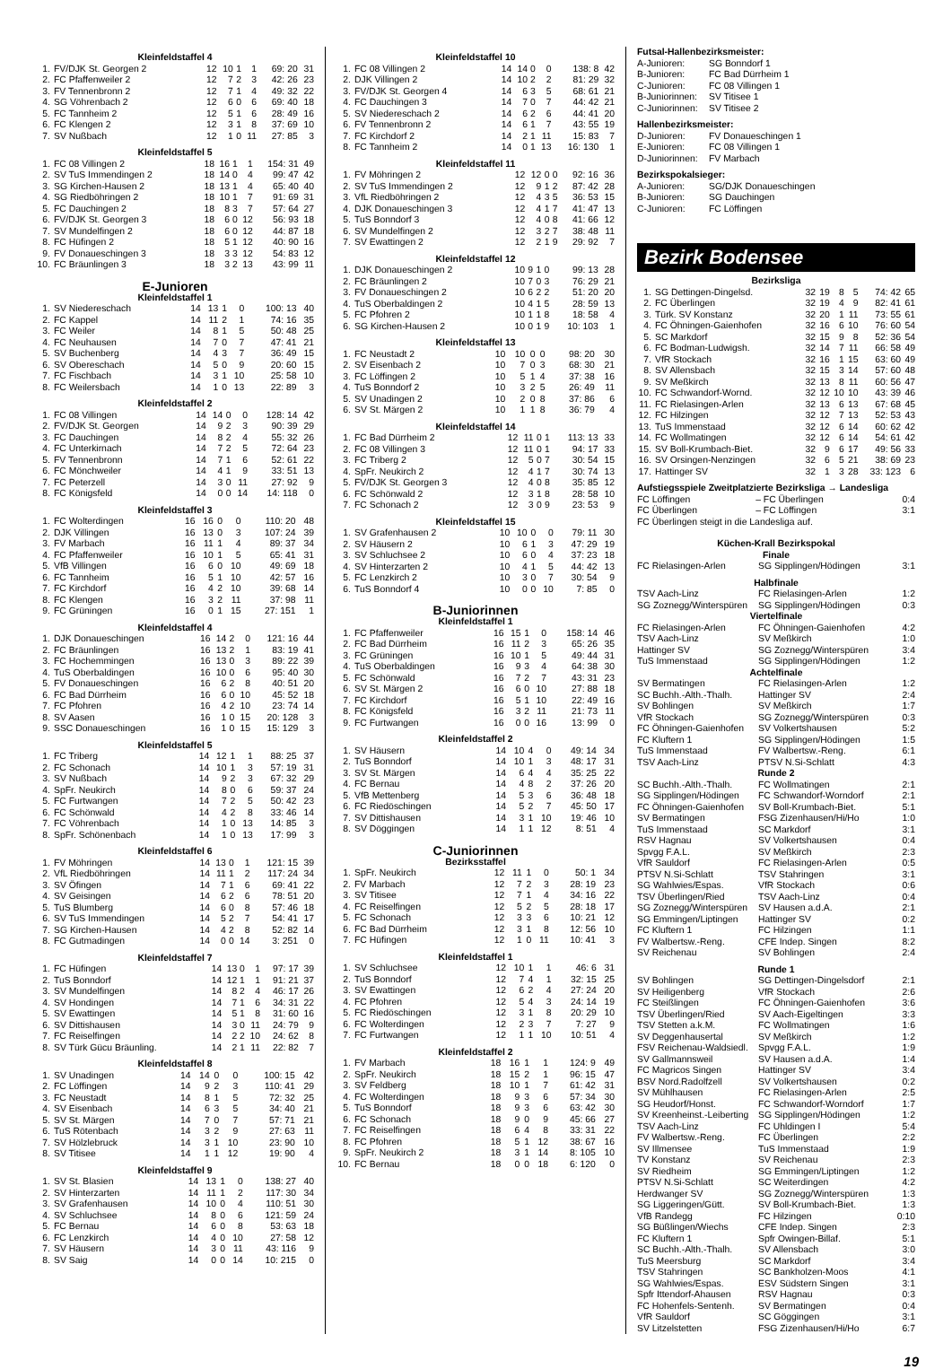Kleinfeldstaffel 4
| 1. | FV/DJK St. Georgen 2 | 12 | 10 | 1 | 1 | 69: 20 | 31 |
| 2. | FC Pfaffenweiler 2 | 12 | 7 | 2 | 3 | 42: 26 | 23 |
| 3. | FV Tennenbronn 2 | 12 | 7 | 1 | 4 | 49: 32 | 22 |
| 4. | SG Vöhrenbach 2 | 12 | 6 | 0 | 6 | 69: 40 | 18 |
| 5. | FC Tannheim 2 | 12 | 5 | 1 | 6 | 28: 49 | 16 |
| 6. | FC Klengen 2 | 12 | 3 | 1 | 8 | 37: 69 | 10 |
| 7. | SV Nußbach | 12 | 1 | 0 | 11 | 27: 85 | 3 |
Kleinfeldstaffel 5
| 1. | FC 08 Villingen 2 | 18 | 16 | 1 | 1 | 154: 31 | 49 |
| 2. | SV TuS Immendingen 2 | 18 | 14 | 0 | 4 | 99: 47 | 42 |
| 3. | SG Kirchen-Hausen 2 | 18 | 13 | 1 | 4 | 65: 40 | 40 |
| 4. | SG Riedböhringen 2 | 18 | 10 | 1 | 7 | 91: 69 | 31 |
| 5. | FC Dauchingen 2 | 18 | 8 | 3 | 7 | 57: 64 | 27 |
| 6. | FV/DJK St. Georgen 3 | 18 | 6 | 0 | 12 | 56: 93 | 18 |
| 7. | SV Mundelfingen 2 | 18 | 6 | 0 | 12 | 44: 87 | 18 |
| 8. | FC Hüfingen 2 | 18 | 5 | 1 | 12 | 40: 90 | 16 |
| 9. | FV Donaueschingen 3 | 18 | 3 | 3 | 12 | 54: 83 | 12 |
| 10. | FC Bräunlingen 3 | 18 | 3 | 2 | 13 | 43: 99 | 11 |
E-Junioren
Kleinfeldstaffel 1
| 1. | SV Niedereschach | 14 | 13 | 1 | 0 | 100: 13 | 40 |
| 2. | FC Kappel | 14 | 11 | 2 | 1 | 74: 16 | 35 |
| 3. | FC Weiler | 14 | 8 | 1 | 5 | 50: 48 | 25 |
| 4. | FC Neuhausen | 14 | 7 | 0 | 7 | 47: 41 | 21 |
| 5. | SV Buchenberg | 14 | 4 | 3 | 7 | 36: 49 | 15 |
| 6. | SV Obereschach | 14 | 5 | 0 | 9 | 20: 60 | 15 |
| 7. | FC Fischbach | 14 | 3 | 1 | 10 | 25: 58 | 10 |
| 8. | FC Weilersbach | 14 | 1 | 0 | 13 | 22: 89 | 3 |
Kleinfeldstaffel 2
| 1. | FC 08 Villingen | 14 | 14 | 0 | 0 | 128: 14 | 42 |
| 2. | FV/DJK St. Georgen | 14 | 9 | 2 | 3 | 90: 39 | 29 |
| 3. | FC Dauchingen | 14 | 8 | 2 | 4 | 55: 32 | 26 |
| 4. | FC Unterkirnach | 14 | 7 | 2 | 5 | 72: 64 | 23 |
| 5. | FV Tennenbronn | 14 | 7 | 1 | 6 | 52: 61 | 22 |
| 6. | FC Mönchweiler | 14 | 4 | 1 | 9 | 33: 51 | 13 |
| 7. | FC Peterzell | 14 | 3 | 0 | 11 | 27: 92 | 9 |
| 8. | FC Königsfeld | 14 | 0 | 0 | 14 | 14: 118 | 0 |
Kleinfeldstaffel 3
| 1. | FC Wolterdingen | 16 | 16 | 0 | 0 | 110: 20 | 48 |
| 2. | DJK Villingen | 16 | 13 | 0 | 3 | 107: 24 | 39 |
| 3. | FV Marbach | 16 | 11 | 1 | 4 | 89: 37 | 34 |
| 4. | FC Pfaffenweiler | 16 | 10 | 1 | 5 | 65: 41 | 31 |
| 5. | VfB Villingen | 16 | 6 | 0 | 10 | 49: 69 | 18 |
| 6. | FC Tannheim | 16 | 5 | 1 | 10 | 42: 57 | 16 |
| 7. | FC Kirchdorf | 16 | 4 | 2 | 10 | 39: 68 | 14 |
| 8. | FC Klengen | 16 | 3 | 2 | 11 | 37: 98 | 11 |
| 9. | FC Grüningen | 16 | 0 | 1 | 15 | 27: 151 | 1 |
Kleinfeldstaffel 4
| 1. | DJK Donaueschingen | 16 | 14 | 2 | 0 | 121: 16 | 44 |
| 2. | FC Bräunlingen | 16 | 13 | 2 | 1 | 83: 19 | 41 |
| 3. | FC Hochemmingen | 16 | 13 | 0 | 3 | 89: 22 | 39 |
| 4. | TuS Oberbaldingen | 16 | 10 | 0 | 6 | 95: 40 | 30 |
| 5. | FV Donaueschingen | 16 | 6 | 2 | 8 | 40: 51 | 20 |
| 6. | FC Bad Dürrheim | 16 | 6 | 0 | 10 | 45: 52 | 18 |
| 7. | FC Pfohren | 16 | 4 | 2 | 10 | 23: 74 | 14 |
| 8. | SV Aasen | 16 | 1 | 0 | 15 | 20: 128 | 3 |
| 9. | SSC Donaueschingen | 16 | 1 | 0 | 15 | 15: 129 | 3 |
Kleinfeldstaffel 5
| 1. | FC Triberg | 14 | 12 | 1 | 1 | 88: 25 | 37 |
| 2. | FC Schonach | 14 | 10 | 1 | 3 | 57: 19 | 31 |
| 3. | SV Nußbach | 14 | 9 | 2 | 3 | 67: 32 | 29 |
| 4. | SpFr. Neukirch | 14 | 8 | 0 | 6 | 59: 37 | 24 |
| 5. | FC Furtwangen | 14 | 7 | 2 | 5 | 50: 42 | 23 |
| 6. | FC Schönwald | 14 | 4 | 2 | 8 | 33: 46 | 14 |
| 7. | FC Vöhrenbach | 14 | 1 | 0 | 13 | 14: 85 | 3 |
| 8. | SpFr. Schönenbach | 14 | 1 | 0 | 13 | 17: 99 | 3 |
Kleinfeldstaffel 6
| 1. | FV Möhringen | 14 | 13 | 0 | 1 | 121: 15 | 39 |
| 2. | VfL Riedböhringen | 14 | 11 | 1 | 2 | 117: 24 | 34 |
| 3. | SV Öfingen | 14 | 7 | 1 | 6 | 69: 41 | 22 |
| 4. | SV Geisingen | 14 | 6 | 2 | 6 | 78: 51 | 20 |
| 5. | TuS Blumberg | 14 | 6 | 0 | 8 | 57: 46 | 18 |
| 6. | SV TuS Immendingen | 14 | 5 | 2 | 7 | 54: 41 | 17 |
| 7. | SG Kirchen-Hausen | 14 | 4 | 2 | 8 | 52: 82 | 14 |
| 8. | FC Gutmadingen | 14 | 0 | 0 | 14 | 3: 251 | 0 |
Kleinfeldstaffel 7
| 1. | FC Hüfingen | 14 | 13 | 0 | 1 | 97: 17 | 39 |
| 2. | TuS Bonndorf | 14 | 12 | 1 | 1 | 91: 21 | 37 |
| 3. | SV Mundelfingen | 14 | 8 | 2 | 4 | 46: 17 | 26 |
| 4. | SV Hondingen | 14 | 7 | 1 | 6 | 34: 31 | 22 |
| 5. | SV Ewattingen | 14 | 5 | 1 | 8 | 31: 60 | 16 |
| 6. | SV Dittishausen | 14 | 3 | 0 | 11 | 24: 79 | 9 |
| 7. | FC Reiselfingen | 14 | 2 | 2 | 10 | 24: 62 | 8 |
| 8. | SV Türk Gücu Bräunling. | 14 | 2 | 1 | 11 | 22: 82 | 7 |
Kleinfeldstaffel 8
| 1. | SV Unadingen | 14 | 14 | 0 | 0 | 100: 15 | 42 |
| 2. | FC Löffingen | 14 | 9 | 2 | 3 | 110: 41 | 29 |
| 3. | FC Neustadt | 14 | 8 | 1 | 5 | 72: 32 | 25 |
| 4. | SV Eisenbach | 14 | 6 | 3 | 5 | 34: 40 | 21 |
| 5. | SV St. Märgen | 14 | 7 | 0 | 7 | 57: 71 | 21 |
| 6. | TuS Rötenbach | 14 | 3 | 2 | 9 | 27: 63 | 11 |
| 7. | SV Hölzlebruck | 14 | 3 | 1 | 10 | 23: 90 | 10 |
| 8. | SV Titisee | 14 | 1 | 1 | 12 | 19: 90 | 4 |
Kleinfeldstaffel 9
| 1. | SV St. Blasien | 14 | 13 | 1 | 0 | 138: 27 | 40 |
| 2. | SV Hinterzarten | 14 | 11 | 1 | 2 | 117: 30 | 34 |
| 3. | SV Grafenhausen | 14 | 10 | 0 | 4 | 110: 51 | 30 |
| 4. | SV Schluchsee | 14 | 8 | 0 | 6 | 121: 59 | 24 |
| 5. | FC Bernau | 14 | 6 | 0 | 8 | 53: 63 | 18 |
| 6. | FC Lenzkirch | 14 | 4 | 0 | 10 | 27: 58 | 12 |
| 7. | SV Häusern | 14 | 3 | 0 | 11 | 43: 116 | 9 |
| 8. | SV Saig | 14 | 0 | 0 | 14 | 10: 215 | 0 |
Kleinfeldstaffel 10
| 1. | FC 08 Villingen 2 | 14 | 14 | 0 | 0 | 138: 8 | 42 |
| 2. | DJK Villingen 2 | 14 | 10 | 2 | 2 | 81: 29 | 32 |
| 3. | FV/DJK St. Georgen 4 | 14 | 6 | 3 | 5 | 68: 61 | 21 |
| 4. | FC Dauchingen 3 | 14 | 7 | 0 | 7 | 44: 42 | 21 |
| 5. | SV Niedereschach 2 | 14 | 6 | 2 | 6 | 44: 41 | 20 |
| 6. | FV Tennenbronn 2 | 14 | 6 | 1 | 7 | 43: 55 | 19 |
| 7. | FC Kirchdorf 2 | 14 | 2 | 1 | 11 | 15: 83 | 7 |
| 8. | FC Tannheim 2 | 14 | 0 | 1 | 13 | 16: 130 | 1 |
Kleinfeldstaffel 11
| 1. | FV Möhringen 2 | 12 | 12 | 0 | 0 | 92: 16 | 36 |
| 2. | SV TuS Immendingen 2 | 12 | 9 | 1 | 2 | 87: 42 | 28 |
| 3. | VfL Riedböhringen 2 | 12 | 4 | 3 | 5 | 36: 53 | 15 |
| 4. | DJK Donaueschingen 3 | 12 | 4 | 1 | 7 | 41: 47 | 13 |
| 5. | TuS Bonndorf 3 | 12 | 4 | 0 | 8 | 41: 66 | 12 |
| 6. | SV Mundelfingen 2 | 12 | 3 | 2 | 7 | 38: 48 | 11 |
| 7. | SV Ewattingen 2 | 12 | 2 | 1 | 9 | 29: 92 | 7 |
Kleinfeldstaffel 12
| 1. | DJK Donaueschingen 2 | 10 | 9 | 1 | 0 | 99: 13 | 28 |
| 2. | FC Bräunlingen 2 | 10 | 7 | 0 | 3 | 76: 29 | 21 |
| 3. | FV Donaueschingen 2 | 10 | 6 | 2 | 2 | 51: 20 | 20 |
| 4. | TuS Oberbaldingen 2 | 10 | 4 | 1 | 5 | 28: 59 | 13 |
| 5. | FC Pfohren 2 | 10 | 1 | 1 | 8 | 18: 58 | 4 |
| 6. | SG Kirchen-Hausen 2 | 10 | 0 | 1 | 9 | 10: 103 | 1 |
Kleinfeldstaffel 13
| 1. | FC Neustadt 2 | 10 | 10 | 0 | 0 | 98: 20 | 30 |
| 2. | SV Eisenbach 2 | 10 | 7 | 0 | 3 | 68: 30 | 21 |
| 3. | FC Löffingen 2 | 10 | 5 | 1 | 4 | 37: 38 | 16 |
| 4. | TuS Bonndorf 2 | 10 | 3 | 2 | 5 | 26: 49 | 11 |
| 5. | SV Unadingen 2 | 10 | 2 | 0 | 8 | 37: 86 | 6 |
| 6. | SV St. Märgen 2 | 10 | 1 | 1 | 8 | 36: 79 | 4 |
Kleinfeldstaffel 14
| 1. | FC Bad Dürrheim 2 | 12 | 11 | 0 | 1 | 113: 13 | 33 |
| 2. | FC 08 Villingen 3 | 12 | 11 | 0 | 1 | 94: 17 | 33 |
| 3. | FC Triberg 2 | 12 | 5 | 0 | 7 | 30: 54 | 15 |
| 4. | SpFr. Neukirch 2 | 12 | 4 | 1 | 7 | 30: 74 | 13 |
| 5. | FV/DJK St. Georgen 3 | 12 | 4 | 0 | 8 | 35: 85 | 12 |
| 6. | FC Schönwald 2 | 12 | 3 | 1 | 8 | 28: 58 | 10 |
| 7. | FC Schonach 2 | 12 | 3 | 0 | 9 | 23: 53 | 9 |
Kleinfeldstaffel 15
| 1. | SV Grafenhausen 2 | 10 | 10 | 0 | 0 | 79: 11 | 30 |
| 2. | SV Häusern 2 | 10 | 6 | 1 | 3 | 47: 29 | 19 |
| 3. | SV Schluchsee 2 | 10 | 6 | 0 | 4 | 37: 23 | 18 |
| 4. | SV Hinterzarten 2 | 10 | 4 | 1 | 5 | 44: 42 | 13 |
| 5. | FC Lenzkirch 2 | 10 | 3 | 0 | 7 | 30: 54 | 9 |
| 6. | TuS Bonndorf 4 | 10 | 0 | 0 | 10 | 7: 85 | 0 |
B-Juniorinnen
Kleinfeldstaffel 1
| 1. | FC Pfaffenweiler | 16 | 15 | 1 | 0 | 158: 14 | 46 |
| 2. | FC Bad Dürrheim | 16 | 11 | 2 | 3 | 65: 26 | 35 |
| 3. | FC Grüningen | 16 | 10 | 1 | 5 | 49: 44 | 31 |
| 4. | TuS Oberbaldingen | 16 | 9 | 3 | 4 | 64: 38 | 30 |
| 5. | FC Schönwald | 16 | 7 | 2 | 7 | 43: 31 | 23 |
| 6. | SV St. Märgen 2 | 16 | 6 | 0 | 10 | 27: 88 | 18 |
| 7. | FC Kirchdorf | 16 | 5 | 1 | 10 | 22: 49 | 16 |
| 8. | FC Königsfeld | 16 | 3 | 2 | 11 | 21: 73 | 11 |
| 9. | FC Furtwangen | 16 | 0 | 0 | 16 | 13: 99 | 0 |
Kleinfeldstaffel 2
| 1. | SV Häusern | 14 | 10 | 4 | 0 | 49: 14 | 34 |
| 2. | TuS Bonndorf | 14 | 10 | 1 | 3 | 48: 17 | 31 |
| 3. | SV St. Märgen | 14 | 6 | 4 | 4 | 35: 25 | 22 |
| 4. | FC Bernau | 14 | 4 | 8 | 2 | 37: 26 | 20 |
| 5. | VfB Mettenberg | 14 | 5 | 3 | 6 | 36: 48 | 18 |
| 6. | FC Riedöschingen | 14 | 5 | 2 | 7 | 45: 50 | 17 |
| 7. | SV Dittishausen | 14 | 3 | 1 | 10 | 19: 46 | 10 |
| 8. | SV Döggingen | 14 | 1 | 1 | 12 | 8: 51 | 4 |
C-Juniorinnen
Bezirksstaffel
| 1. | SpFr. Neukirch | 12 | 11 | 1 | 0 | 50: 1 | 34 |
| 2. | FV Marbach | 12 | 7 | 2 | 3 | 28: 19 | 23 |
| 3. | SV Titisee | 12 | 7 | 1 | 4 | 34: 16 | 22 |
| 4. | FC Reiselfingen | 12 | 5 | 2 | 5 | 28: 18 | 17 |
| 5. | FC Schonach | 12 | 3 | 3 | 6 | 10: 21 | 12 |
| 6. | FC Bad Dürrheim | 12 | 3 | 1 | 8 | 12: 56 | 10 |
| 7. | FC Hüfingen | 12 | 1 | 0 | 11 | 10: 41 | 3 |
Kleinfeldstaffel 1
| 1. | SV Schluchsee | 12 | 10 | 1 | 1 | 46: 6 | 31 |
| 2. | TuS Bonndorf | 12 | 7 | 4 | 1 | 32: 15 | 25 |
| 3. | SV Ewattingen | 12 | 6 | 2 | 4 | 27: 24 | 20 |
| 4. | FC Pfohren | 12 | 5 | 4 | 3 | 24: 14 | 19 |
| 5. | FC Riedöschingen | 12 | 3 | 1 | 8 | 20: 29 | 10 |
| 6. | FC Wolterdingen | 12 | 2 | 3 | 7 | 7: 27 | 9 |
| 7. | FC Furtwangen | 12 | 1 | 1 | 10 | 10: 51 | 4 |
Kleinfeldstaffel 2
| 1. | FV Marbach | 18 | 16 | 1 | 1 | 124: 9 | 49 |
| 2. | SpFr. Neukirch | 18 | 15 | 2 | 1 | 96: 15 | 47 |
| 3. | SV Feldberg | 18 | 10 | 1 | 7 | 61: 42 | 31 |
| 4. | FC Wolterdingen | 18 | 9 | 3 | 6 | 57: 34 | 30 |
| 5. | TuS Bonndorf | 18 | 9 | 3 | 6 | 63: 42 | 30 |
| 6. | FC Schonach | 18 | 9 | 0 | 9 | 45: 66 | 27 |
| 7. | FC Reiselfingen | 18 | 6 | 4 | 8 | 33: 31 | 22 |
| 8. | FC Pfohren | 18 | 5 | 1 | 12 | 38: 67 | 16 |
| 9. | SpFr. Neukirch 2 | 18 | 3 | 1 | 14 | 8: 105 | 10 |
| 10. | FC Bernau | 18 | 0 | 0 | 18 | 6: 120 | 0 |
Futsal-Hallenbezirksmeister:
| A-Junioren: | SG Bonndorf 1 |
| B-Junioren: | FC Bad Dürrheim 1 |
| C-Junioren: | FC 08 Villingen 1 |
| B-Juniorinnen: | SV Titisee 1 |
| C-Juniorinnen: | SV Titisee 2 |
Hallenbezirksmeister:
| D-Junioren: | FV Donaueschingen 1 |
| E-Junioren: | FC 08 Villingen 1 |
| D-Juniorinnen: | FV Marbach |
Bezirkspokalsieger:
| A-Junioren: | SG/DJK Donaueschingen |
| B-Junioren: | SG Dauchingen |
| C-Junioren: | FC Löffingen |
Bezirk Bodensee
Bezirksliga
| 1. | SG Dettingen-Dingelsd. | 32 | 19 | 8 | 5 | 74: 42 | 65 |
| 2. | FC Überlingen | 32 | 19 | 4 | 9 | 82: 41 | 61 |
| 3. | Türk. SV Konstanz | 32 | 20 | 1 | 11 | 73: 55 | 61 |
| 4. | FC Öhningen-Gaienhofen | 32 | 16 | 6 | 10 | 76: 60 | 54 |
| 5. | SC Markdorf | 32 | 15 | 9 | 8 | 52: 36 | 54 |
| 6. | FC Bodman-Ludwigsh. | 32 | 14 | 7 | 11 | 66: 58 | 49 |
| 7. | VfR Stockach | 32 | 16 | 1 | 15 | 63: 60 | 49 |
| 8. | SV Allensbach | 32 | 15 | 3 | 14 | 57: 60 | 48 |
| 9. | SV Meßkirch | 32 | 13 | 8 | 11 | 60: 56 | 47 |
| 10. | FC Schwandorf-Wornd. | 32 | 12 | 10 | 10 | 43: 39 | 46 |
| 11. | FC Rielasingen-Arlen | 32 | 13 | 6 | 13 | 67: 68 | 45 |
| 12. | FC Hilzingen | 32 | 12 | 7 | 13 | 52: 53 | 43 |
| 13. | TuS Immenstaad | 32 | 12 | 6 | 14 | 60: 62 | 42 |
| 14. | FC Wollmatingen | 32 | 12 | 6 | 14 | 54: 61 | 42 |
| 15. | SV Boll-Krumbach-Biet. | 32 | 9 | 6 | 17 | 49: 56 | 33 |
| 16. | SV Orsingen-Nenzingen | 32 | 6 | 5 | 21 | 38: 69 | 23 |
| 17. | Hattinger SV | 32 | 1 | 3 | 28 | 33: 123 | 6 |
Aufstiegsspiele Zweitplatzierte Bezirksliga → Landesliga
| FC Löffingen | – FC Überlingen | 0:4 |
| FC Überlingen | – FC Löffingen | 3:1 |
FC Überlingen steigt in die Landesliga auf.
Küchen-Krall Bezirkspokal
Finale
| FC Rielasingen-Arlen | SG Sipplingen/Hödingen | 3:1 |
Halbfinale
| TSV Aach-Linz | FC Rielasingen-Arlen | 1:2 |
| SG Zoznegg/Winterspüren | SG Sipplingen/Hödingen | 0:3 |
Viertelfinale
| FC Rielasingen-Arlen | FC Öhningen-Gaienhofen | 4:2 |
| TSV Aach-Linz | SV Meßkirch | 1:0 |
| Hattinger SV | SG Zoznegg/Winterspüren | 3:4 |
| TuS Immenstaad | SG Sipplingen/Hödingen | 1:2 |
Achtelfinale
| SV Bermatingen | FC Rielasingen-Arlen | 1:2 |
| SC Buchh.-Alth.-Thalh. | Hattinger SV | 2:4 |
| SV Bohlingen | SV Meßkirch | 1:7 |
| VfR Stockach | SG Zoznegg/Winterspüren | 0:3 |
| FC Öhningen-Gaienhofen | SV Volkertshausen | 5:2 |
| FC Kluftern 1 | SG Sipplingen/Hödingen | 1:5 |
| TuS Immenstaad | FV Walbertsw.-Reng. | 6:1 |
| TSV Aach-Linz | PTSV N.Si-Schlatt | 4:3 |
Runde 2
| SC Buchh.-Alth.-Thalh. | FC Wollmatingen | 2:1 |
| SG Sipplingen/Hödingen | FC Schwandorf-Worndorf | 2:1 |
| FC Öhningen-Gaienhofen | SV Boll-Krumbach-Biet. | 5:1 |
| SV Bermatingen | FSG Zizenhausen/Hi/Ho | 1:0 |
| TuS Immenstaad | SC Markdorf | 3:1 |
| RSV Hagnau | SV Volkertshausen | 0:4 |
| Spvgg F.A.L. | SV Meßkirch | 2:3 |
| VfR Sauldorf | FC Rielasingen-Arlen | 0:5 |
| PTSV N.Si-Schlatt | TSV Stahringen | 3:1 |
| SG Wahlwies/Espas. | VfR Stockach | 0:6 |
| TSV Überlingen/Ried | TSV Aach-Linz | 0:4 |
| SG Zoznegg/Winterspüren | SV Hausen a.d.A. | 2:1 |
| SG Emmingen/Liptingen | Hattinger SV | 0:2 |
| FC Kluftern 1 | FC Hilzingen | 1:1 |
| FV Walbertsw.-Reng. | CFE Indep. Singen | 8:2 |
| SV Reichenau | SV Bohlingen | 2:4 |
Runde 1
| SV Bohlingen | SG Dettingen-Dingelsdorf | 2:1 |
| SV Heiligenberg | VfR Stockach | 2:6 |
| FC Steißlingen | FC Öhningen-Gaienhofen | 3:6 |
| TSV Überlingen/Ried | SV Aach-Eigeltingen | 3:3 |
| TSV Stetten a.k.M. | FC Wollmatingen | 1:6 |
| SV Deggenhausertal | SV Meßkirch | 1:2 |
| FSV Reichenau-Waldsiedl. | Spvgg F.A.L. | 1:9 |
| SV Gallmannsweil | SV Hausen a.d.A. | 1:4 |
| FC Magricos Singen | Hattinger SV | 3:4 |
| BSV Nord.Radolfzell | SV Volkertshausen | 0:2 |
| SV Mühlhausen | FC Rielasingen-Arlen | 2:5 |
| SG Heudorf/Honst. | FC Schwandorf-Worndorf | 1:7 |
| SV Kreenheinst.-Leiberting | SG Sipplingen/Hödingen | 1:2 |
| TSV Aach-Linz | FC Uhldingen I | 5:4 |
| FV Walbertsw.-Reng. | FC Überlingen | 2:2 |
| SV Illmensee | TuS Immenstaad | 1:9 |
| TV Konstanz | SV Reichenau | 2:3 |
| SV Riedheim | SG Emmingen/Liptingen | 1:2 |
| PTSV N.Si-Schlatt | SC Weiterdingen | 4:2 |
| Herdwanger SV | SG Zoznegg/Winterspüren | 1:3 |
| SG Liggeringen/Gütt. | SV Boll-Krumbach-Biet. | 1:3 |
| VfB Randegg | FC Hilzingen | 0:10 |
| SG Büßlingen/Wiechs | CFE Indep. Singen | 2:3 |
| FC Kluftern 1 | Spfr Owingen-Billaf. | 5:1 |
| SC Buchh.-Alth.-Thalh. | SV Allensbach | 3:0 |
| TuS Meersburg | SC Markdorf | 3:4 |
| TSV Stahringen | SC Bankholzen-Moos | 4:1 |
| SG Wahlwies/Espas. | ESV Südstern Singen | 3:1 |
| Spfr Ittendorf-Ahausen | RSV Hagnau | 0:3 |
| FC Hohenfels-Sentenh. | SV Bermatingen | 0:4 |
| VfR Sauldorf | SC Göggingen | 3:1 |
| SV Litzelstetten | FSG Zizenhausen/Hi/Ho | 6:7 |
19